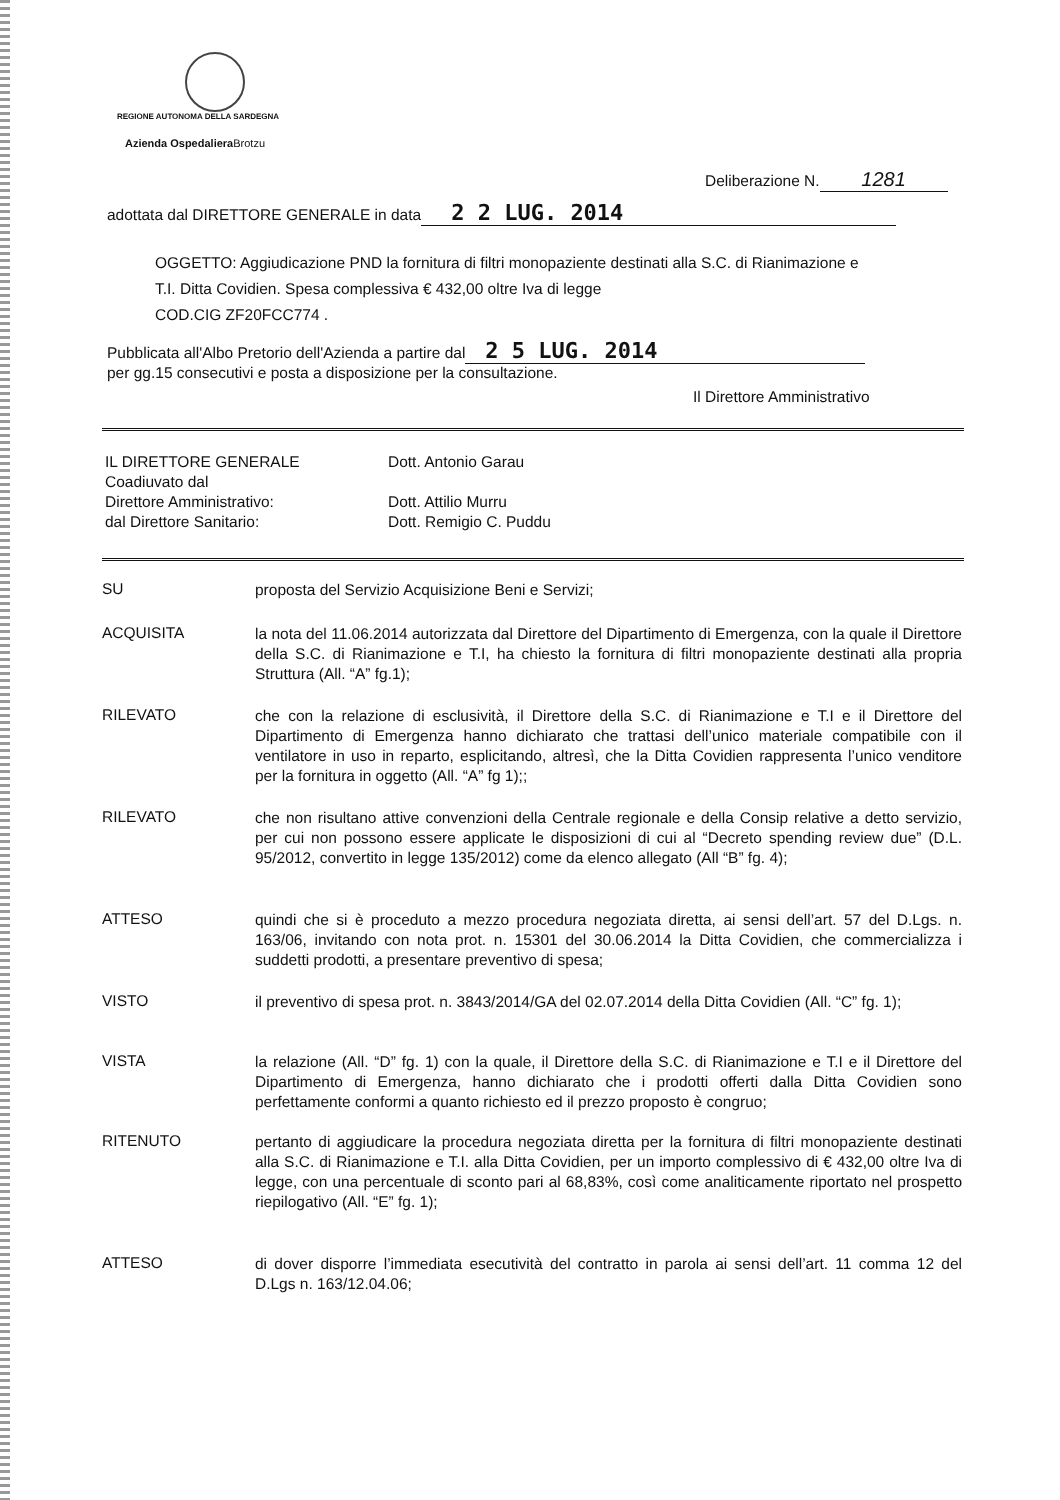REGIONE AUTONOMA DELLA SARDEGNA
Azienda Ospedaliera Brotzu
Deliberazione N. 1281
adottata dal DIRETTORE GENERALE in data 2 2 LUG. 2014
OGGETTO: Aggiudicazione PND la fornitura di filtri monopaziente destinati alla S.C. di Rianimazione e
T.I. Ditta Covidien. Spesa complessiva € 432,00 oltre Iva di legge
COD.CIG ZF20FCC774 .
Pubblicata all'Albo Pretorio dell'Azienda a partire dal 2 5 LUG. 2014
per gg.15 consecutivi e posta a disposizione per la consultazione.
Il Direttore Amministrativo
IL DIRETTORE GENERALE
Coadiuvato dal
Direttore Amministrativo:
dal Direttore Sanitario:
Dott. Antonio Garau
Dott. Attilio Murru
Dott. Remigio C. Puddu
SU
proposta del Servizio Acquisizione Beni e Servizi;
ACQUISITA
la nota del 11.06.2014 autorizzata dal Direttore del Dipartimento di Emergenza, con la quale il Direttore della S.C. di Rianimazione e T.I, ha chiesto la fornitura di filtri monopaziente destinati alla propria Struttura (All. “A” fg.1);
RILEVATO
che con la relazione di esclusività, il Direttore della S.C. di Rianimazione e T.I e il Direttore del Dipartimento di Emergenza hanno dichiarato che trattasi dell’unico materiale compatibile con il ventilatore in uso in reparto, esplicitando, altresì, che la Ditta Covidien rappresenta l’unico venditore per la fornitura in oggetto (All. “A” fg 1);;
RILEVATO
che non risultano attive convenzioni della Centrale regionale e della Consip relative a detto servizio, per cui non possono essere applicate le disposizioni di cui al “Decreto spending review due” (D.L. 95/2012, convertito in legge 135/2012) come da elenco allegato (All “B” fg. 4);
ATTESO
quindi che si è proceduto a mezzo procedura negoziata diretta, ai sensi dell’art. 57 del D.Lgs. n. 163/06, invitando con nota prot. n. 15301 del 30.06.2014 la Ditta Covidien, che commercializza i suddetti prodotti, a presentare preventivo di spesa;
VISTO
il preventivo di spesa prot. n. 3843/2014/GA del 02.07.2014 della Ditta Covidien (All. “C” fg. 1);
VISTA
la relazione (All. “D” fg. 1) con la quale, il Direttore della S.C. di Rianimazione e T.I e il Direttore del Dipartimento di Emergenza, hanno dichiarato che i prodotti offerti dalla Ditta Covidien sono perfettamente conformi a quanto richiesto ed il prezzo proposto è congruo;
RITENUTO
pertanto di aggiudicare la procedura negoziata diretta per la fornitura di filtri monopaziente destinati alla S.C. di Rianimazione e T.I. alla Ditta Covidien, per un importo complessivo di € 432,00 oltre Iva di legge, con una percentuale di sconto pari al 68,83%, così come analiticamente riportato nel prospetto riepilogativo (All. “E” fg. 1);
ATTESO
di dover disporre l’immediata esecutività del contratto in parola ai sensi dell’art. 11 comma 12 del D.Lgs n. 163/12.04.06;